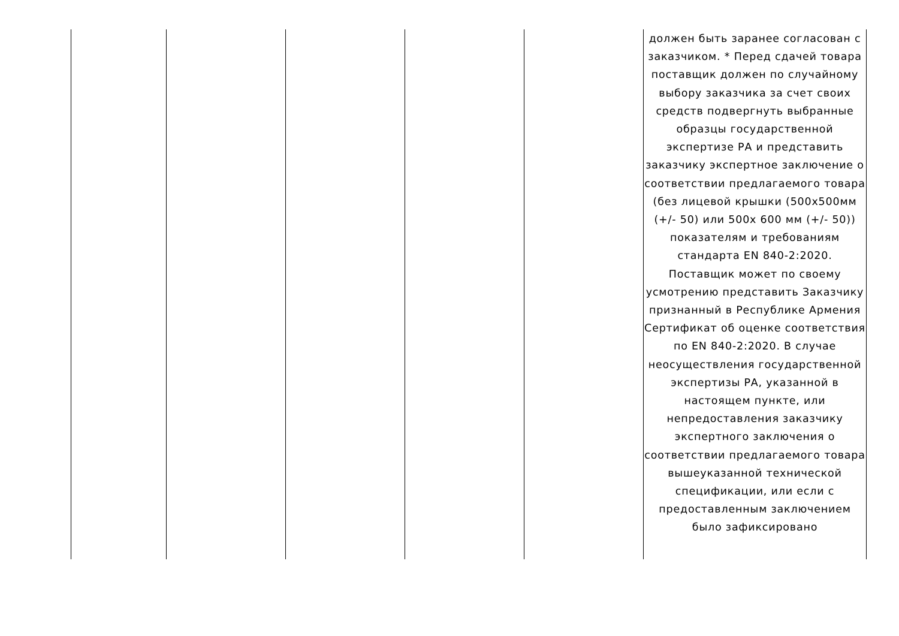| | | | | | должен быть заранее согласован с заказчиком. * Перед сдачей товара поставщик должен по случайному выбору заказчика за счет своих средств подвергнуть выбранные образцы государственной экспертизе РА и представить заказчику экспертное заключение о соответствии предлагаемого товара (без лицевой крышки (500x500мм (+/- 50) или 500x 600 мм (+/- 50)) показателям и требованиям стандарта EN 840-2:2020. Поставщик может по своему усмотрению представить Заказчику признанный в Республике Армения Сертификат об оценке соответствия по EN 840-2:2020. В случае неосуществления государственной экспертизы РА, указанной в настоящем пункте, или непредоставления заказчику экспертного заключения о соответствии предлагаемого товара вышеуказанной технической спецификации, или если с предоставленным заключением было зафиксировано |